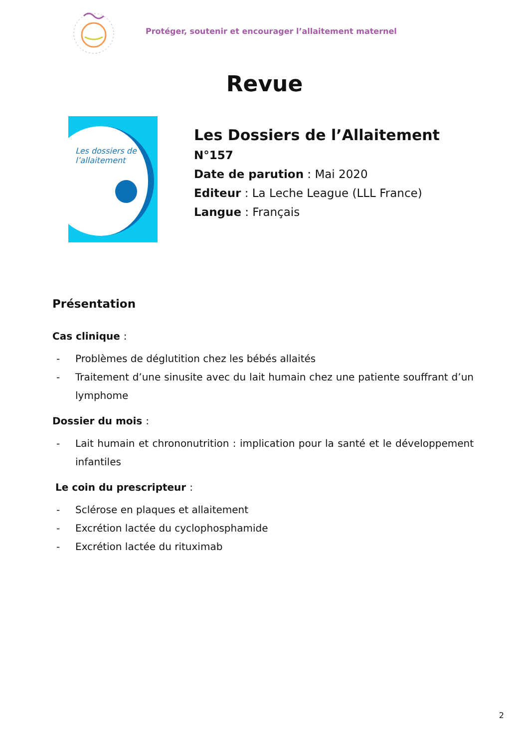Protéger, soutenir et encourager l’allaitement maternel
Revue
Les dossiers de
l’allaitement
Les Dossiers de l’Allaitement
N°157
Date de parution : Mai 2020
Editeur : La Leche League (LLL France)
Langue : Français
Présentation
Cas clinique :
- Problèmes de déglutition chez les bébés allaités
- Traitement d’une sinusite avec du lait humain chez une patiente souffrant d’un lymphome
Dossier du mois :
- Lait humain et chrononutrition : implication pour la santé et le développement infantiles
Le coin du prescripteur :
- Sclérose en plaques et allaitement
- Excrétion lactée du cyclophosphamide
- Excrétion lactée du rituximab
2